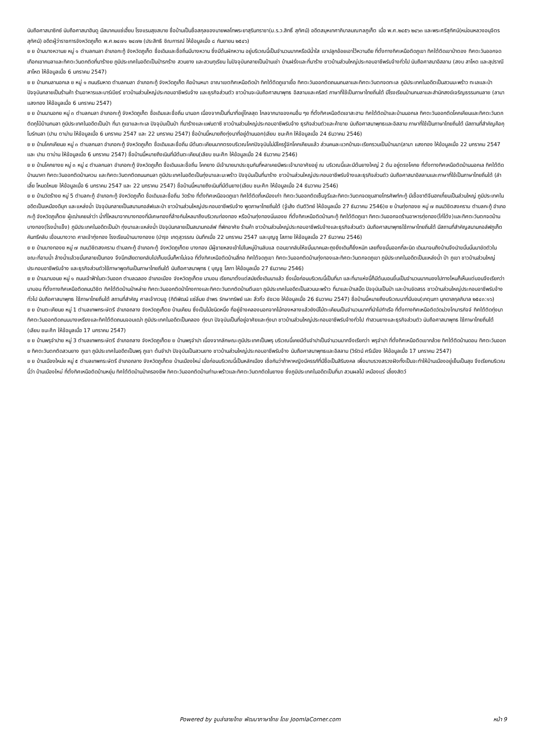นับถือศาสนาซิกซ์ นับถือศาสนาฮินดู มีสมาคมแซ่เฮี้ยบ โรงแรมสุขสบาย ชื่อบ้านเป็นชื่อสกุลของนายพลโทพระยาสุรินทราชา(ม.ร.ว.สิทธิ์ สุทัศน์) อดีตสมุหเทศาภิบาลมณฑลภูเก็ต เมื่อ พ.ศ.๒๔๕๖ ๒๔๖๓ และพระศรีสุทัศน์(หม่อมหลวงอนุจิตร สุทัศน์) อดีตผู้ว่าราชการจังหวัดภูเก็ต พ.ศ.๒๔๗๑ ๒๔๗๒ (ประสิทธิ ชิณการณ์ ให้ข้อมูลเมื่อ ๘ กันยายน ๒๕๔๖)
ย ย บ้านบางหวานย หมู่ ๑ ตำบลกมลา อำเภอกะทู้ จังหวัดภูเก็ต ชื่อเดิมและชื่อถิ่นมีบางหวาน ซึ่งมีต้นผักหวาน อยู่บริเวณนี้เป็นจำนวนมากหรือมีน้ำใส เขาปลูกอ้อยเอาไว้หวานดีย ที่ตั้งทางทิศเหนือติดภูเขา ทิศใต้ติดเขาป่าตอง ทิศตะวันออกจดเทือกเขากมลาและทิศตะวันตกติดที่นาร้างย ภูมิประเทศในอดีตเป็นป่ารกร้าง สวนยาง และสวนทุเรียน ในปัจจุบันกลายเป็นบ้านเช่า บ้านฝรั่งและที่นาร้าง ชาวบ้านส่วนใหญ่ประกอบอาชีพรับจ้างทั่วไป นับถือศาสนาอิสลาม (สงบ สาโหต และสุปราณี สาโหต ให้ข้อมูลเมื่อ 6 มกราคม 2547)
ย ย บ้านกมลานอกเล ย หมู่ ๑ ถนนริมหาด ตำบลกมลา อำเภอกะทู้ จังหวัดภูเก็ต คือบ้านหมา อาณาเขตทิศเหนือติดป่า ทิศใต้ติดภูเขาเยื้อ ทิศตะวันออกติดถนนกมลาและทิศตะวันตกจดทะเล ภูมิประเทศในอดีตเป็นสวนมะพร้าว ทะเลและป่า ปัจจุบันกลายเป็นร้านค้า ร้านอาหารและบาร์เบียร์ ชาวบ้านส่วนใหญ่ประกอบอาชีพรับจ้าง และธุรกิจส่วนตัว ชาวบ้านจะนับถือศาสนาพุทธ อิสลามและคริสต์ ภาษาที่ใช้เป็นภาษาไทยถิ่นใต้ มีโรงเรียนบ้านกมลาและสำนักสงฆ์เจริญธรรมกมลาย (ลามา แสงทอง ให้ข้อมูลเมื่อ 6 มกราคม 2547)
ย ย บ้านนานอกย หมู่ ๓ ตำบลกมลา อำเภอกะทู้ จังหวัดภูเก็ต ชื่อเดิมและชื่อถิ่น นานอก เนื่องจากเป็นที่นาที่อยู่ไกลสุด ไกลจากนาของคนอื่น ๆย ที่ตั้งทิศเหนือติดเขาสะฮาม ทิศใต้ติดป่าและบ้านนอกเล ทิศตะวันออกติดโคกเคียนและทิศตะวันตกติดกุโบ้บ้านกมลา ภูมิประเทศในอดีตเป็นป่า ที่นา ภูเขาและทะเล ปัจจุบันเป็นป่า ที่นาร้างและแฟนตาซี ชาวบ้านส่วนใหญ่ประกอบอาชีพรับจ้าง ธุรกิจส่วนตัวและค้าขาย นับถือศาสนาพุทธและอิสลาม ภาษาที่ใช้เป็นภาษาไทยถิ่นใต้ มีสถานที่สำคัญคือกุโบร์กมลา (ปาน ตาม่าน ให้ข้อมูลเมื่อ 6 มกราคม 2547 และ 22 มกราคม 2547) ชื่อบ้านนี้หมายถึงทุ่งนาที่อยู่ด้านนอก(เลียบ ชนะศึก ให้ข้อมูลเมื่อ 24 ธันวาคม 2546)
ย ย บ้านโคกเคียนย หมู่ ๓ ตำบลกมลา อำเภอกะทู้ จังหวัดภูเก็ต ชื่อเดิมและชื่อถิ่น มีต้นตะเคียนมากตรงบริเวณโคกปัจจุบันไม่มีใครรู้จักโคกเคียนแล้ว ส่วนคนละแวกบ้านจะเรียกรวมเป็นบ้านนา(ลามา แสงทอง ให้ข้อมูลเมื่อ 22 มกราคม 2547 และ ปาน ตาบ่าน ให้ข้อมูลเมื่อ 6 มกราคม 2547) ชื่อบ้านนี้หมายถึงเนินที่มีต้นตะเคียน(เลียบ ชนะศึก ให้ข้อมูลเมื่อ 24 ธันวาคม 2546)
ย ย บ้านโคกยางย หมู่ ๓ หมู่ ๔ ตำบลกมลา อำเภอกะทู้ จังหวัดภูเก็ต ชื่อเดิมและชื่อถิ่น โคกยาง มีเจ้านายมาประชุมกันที่หลาเคยมีพระเจ้ามาอาศัยอยู่ ณ บริเวณนี้และมีต้นยางใหญ่ 2 ต้น อยู่ตรงโคกย ที่ตั้งทางทิศเหนือติดบ้านนอกเล ทิศใต้ติดบ้านนาคา ทิศตะวันออกติดบ้านควน และทิศตะวันตกติดถนนกมลา ภูมิประเทศในอดีตเป็นทุ่งนาและมะพร้าว ปัจจุบันเป็นที่นาร้าง ชาวบ้านส่วนใหญ่ประกอบอาชีพรับจ้างและธุรกิจส่วนตัว นับถือศาสนาอิสลามและภาษาที่ใช้เป็นภาษาไทยถิ่นใต้ (ลำเลี้ย โหมดไหมย ให้ข้อมูลเมื่อ 6 มกราคม 2547 และ 22 มกราคม 2547) ชื่อบ้านนี้หมายถึงเนินที่มีต้นยาง(เลียบ ชนะศึก ให้ข้อมูลเมื่อ 24 ธันวาคม 2546)
ย ย บ้านวัดร้างย หมู่ 5 ตำบลกะทู้ อำเภอกะทู้ จังหวัดภูเก็ต ชื่อเดิมและชื่อถิ่น วัดร้าง ที่ตั้งทิศเหนือจดภูเขา ทิศใต้ติดที่เหมืองเก่า ทิศตะวันออกติดเซ็นจูรีและทิศตะวันตกจดชุมสายโทรศัพท์กะทู้ มีเชื้อชาติจีนฮกเกี้ยนเป็นส่วนใหญ่ ภูมิประเทศในอดีตเป็นเหมืองดีบุก และแหล่งน้ำ ปัจจุบันกลายเป็นสนามกอล์ฟและป่า ชาวบ้านส่วนใหญ่ประกอบอาชีพรับจ้าง พูดภาษาไทยถิ่นใต้ (จู้เส้ง ตันติวิทย์ ให้ข้อมูลเมื่อ 27 ธันวาคม 2546)ย ย บ้านทุ่งทองย หมู่ ๗ ถนนวิชิตสงคราม ตำบลกะทู้ อำเภอกะทู้ จังหวัดภูเก็ตย ผู้เฒ่าเคยเล่าว่า น้ำที่ไหลมาจากบางทองที่มีเศษทองที่ล้างกันไหลมาถึงบริเวณท่องทอง หรือบ้านทุ่งทองนั่นเองย ที่ตั้งทิศเหนือติดบ้านกะทู้ ทิศใต้ติดภูเขา ทิศตะวันออกจดร้านอาหารทุ่งทอง(ไก่โต้ง)และทิศตะวันตกจดบ้านบางทอง(โรงน้ำแข็ง) ภูมิประเทศในอดีตเป็นป่า ทุ่งนาและแหล่งน้ำ ปัจจุบันกลายเป็นสนามกอล์ฟ ที่พักอาศัย ร้านค้า ชาวบ้านส่วนใหญ่ประกอบอาชีพรับจ้างและธุรกิจส่วนตัว นับถือศาสนาพุทธใช้ภาษาไทยถิ่นใต้ มีสถานที่สำคัญสนามกอล์ฟภูเก็ตคันทรีคลับ เขื่อนบางวาด ศาลเจ้าทุ่งทอง โรงเรียนบ้านบางทองย (บำรุง เกตุสุวรรณ บันทึกเมื่อ 22 มกราคม 2547 และบุญชู โสภาย ให้ข้อมูลเมื่อ 27 ธันวาคม 2546)
ย ย บ้านบางทองย หมู่ ๗ ถนนวิชิตสงคราม ตำบลกะทู้ อำเภอกะทู้ จังหวัดภูเก็ตย บางทอง มีผู้ชายหลงเข้าไปในหมู่บ้านลับแล ตอนขากลับให้ขมิ้นมาคนละถุงยิ่งเดินก็ยิ่งหนัก เลยทิ้งขมิ้นออกที่ละนิด เดินมาจนถึงบ้านจึงนำขมิ้นนั้นมาขัดตัวในขณะที่อาบน้ำ ล้างน้ำแล้วขมิ้นกลายเป็นทอง จึงนึกเสียดายกลับไปเก็บขมิ้นก็หาไม่เจอ ที่ตั้งทิศเหนือติดบ้านสี่กอ ทิศใต้จดภูเขา ทิศตะวันออกติดบ้านทุ่งทองและทิศตะวันตกจดภูเขา ภูมิประเทศในอดีตเป็นแหล่งน้ำ ป่า ภูเขา ชาวบ้านส่วนใหญ่ประกอบอาชีพรับจ้าง และธุรกิจส่วนตัวใช้ภาษาพูดกันเป็นภาษาไทยถิ่นใต้ นับถือศาสนาพุทธ ( บุญชู โสภา ให้ข้อมูลเมื่อ 27 ธันวาคม 2546)
ย ย บ้านนาบอนย หมู่ ๑ ถนนเจ้าฟ้าในตะวันออก ตำบลฉลอง อำเภอเมือง จังหวัดภูเก็ตย นาบอน เรียกมาตั้งแต่สมัยดั้งเดิมมาแล้ว ซึ่งเมื่อก่อนบริเวณนี้เป็นที่นา และที่นาแห่งนี้ก็มีต้นบอนขึ้นเป็นจำนวนมากมองไปทางไหนก็เห็นแต่บอนจึงเรียกว่า นาบอน ที่ตั้งทางทิศเหนือติดถนนวิชิต ทิศใต้ติดบ้านป่าหล่าย ทิศตะวันออกติดป่าโกงกางและทิศตะวันตกติดบ้านตีนเขา ภูมิประเทศในอดีตเป็นสวนมะพร้าว ที่นาและป่าเสม็ด ปัจจุบันเป็นป่า และบ้านจัดสรร ชาวบ้านส่วนใหญ่ประกอบอาชีพรับจ้างทั่วไป นับถือศาสนาพุทธ ใช้ภาษาไทยถิ่นใต้ สถานที่สำคัญ ศาลเจ้ากวนอู (กิติพัฒน์ แซ่ลิ่มย อำพร รักษาทรัพย์ และ สิ่วกิ๋ว ชัชเวช ให้ข้อมูลเมื่อ 26 ธันวาคม 2547) ชื่อบ้านนี้หมายถึงบริเวณนาที่มีบอน(เกตุนภา มุกดาสกุลภิบาล ๒๕๔๓:๑๖)
ย ย บ้านตะเคียนย หมู่ 1 ตำบลเทพกระษัตรี อำเภอถลาง จังหวัดภูเก็ตย บ้านเคียน ซึ่งเป็นไม้ชนิดหนึ่ง ที่อยู่ข้างคลองนอกจากไม้ทองหลางแล้วยังมีไม้ตะเคียนเป็นจำนวนมากที่นำไปทำเรือ ที่ตั้งทางทิศเหนือติดวัดม่วงโกมารภัจจ์ ทิศใต้ติดทุ่งนา ทิศตะวันออกติดถนนบางเหรียงและทิศใต้ติดถนนจอมเฒ่า ภูมิประเทศในอดีตเป็นคลอง ทุ่งนา ปัจจุบันเป็นที่อยู่อาศัยและทุ่งนา ชาวบ้านส่วนใหญ่ประกอบอาชีพรับจ้างทั่วไป ทำสวนยางและธุรกิจส่วนตัว นับถือศาสนาพุทธ ใช้ภาษาไทยถิ่นใต้ (เลียบ ชนะศึก ให้ข้อมูลเมื่อ 17 มกราคม 2547)
ย ย บ้านพรุจำปาย หมู่ 3 ตำบลเทพกระษัตรี อำเภอถลาง จังหวัดภูเก็ตย ย บ้านพรุจำปา เนื่องจากลักษณะภูมิประเทศเป็นพรุ บริเวณนี้เคยมีต้นจำปาเป็นจำนวนมากจึงเรียกว่า พรุจำปา ที่ตั้งทิศเหนือติดเขากล้วย ทิศใต้ติดบ้านดอน ทิศตะวันออกย ทิศตะวันตกติดสวนยาง ภูเขา ภูมิประเทศในอดีตเป็นพรุ ภูเขา ต้นจำปา ปัจจุบันเป็นสวนยาง ชาวบ้านส่วนใหญ่ประกอบอาชีพรับจ้าง นับถือศาสนาพุทธและอิสลาม (วิรัตน์ ศรีเมือง ให้ข้อมูลเมื่อ 17 มกราคม 2547)
ย ย บ้านเมืองใหม่ย หมู่ ๕ ตำบลเทพกระษัตรี อำเภอถลาง จังหวัดภูเก็ตย บ้านเมืองใหม่ เมื่อก่อนบริเวณนี้เป็นหลักเมือง เชื่อกันว่าถ้าหาหญิงมีครรภ์ที่มีชื่อเป็นสิริมงคล เพื่อมาบรวงสรวงฝังทั้งเป็นจะทำให้บ้านเมืองอยู่เย็นเป็นสุข จึงเรียกบริเวณนี้ว่า บ้านเมืองใหม่ ที่ตั้งทิศเหนือติดบ้านหยุ่น ทิศใต้ติดบ้านป่าครองชีพ ทิศตะวันออกติดบ้านท่ามะพร้าวและทิศตะวันตกติดในยางย ซึ่งภูมิประเทศในอดีตเป็นที่นา สวนผลไม้ เหมืองแร่ เลี้ยงสัตว์
Powered by จูมล่าลายไทย พัฒนาภาษาไทย โดย JoomlaCorner.com หน้า 9